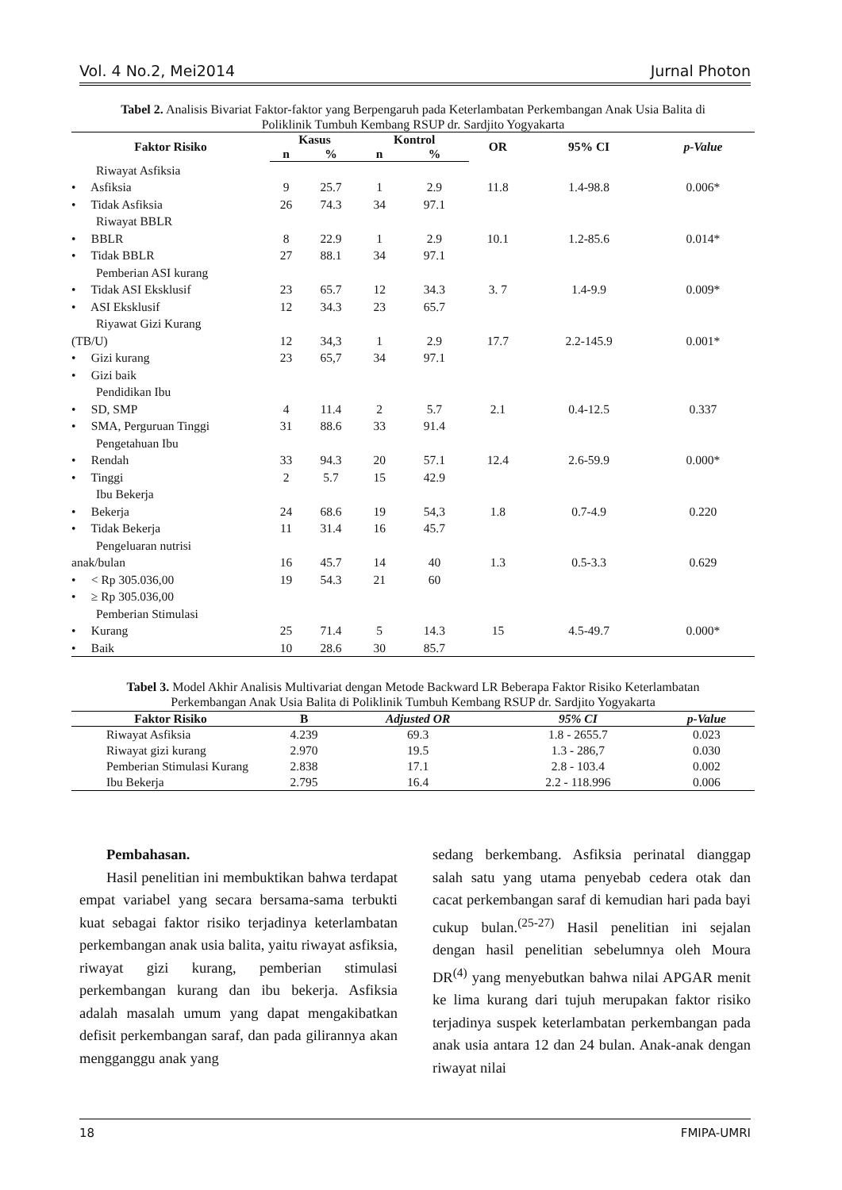Vol. 4 No.2, Mei2014 Jurnal Photon
Tabel 2. Analisis Bivariat Faktor-faktor yang Berpengaruh pada Keterlambatan Perkembangan Anak Usia Balita di Poliklinik Tumbuh Kembang RSUP dr. Sardjito Yogyakarta
| Faktor Risiko | Kasus | | Kontrol | | OR | 95% CI | p-Value |
| --- | --- | --- | --- | --- | --- | --- | --- |
| | n | % | n | % | | | |
| Riwayat Asfiksia | | | | | | | |
| • Asfiksia | 9 | 25.7 | 1 | 2.9 | 11.8 | 1.4-98.8 | 0.006* |
| • Tidak Asfiksia | 26 | 74.3 | 34 | 97.1 | | | |
| Riwayat BBLR | | | | | | | |
| • BBLR | 8 | 22.9 | 1 | 2.9 | 10.1 | 1.2-85.6 | 0.014* |
| • Tidak BBLR | 27 | 88.1 | 34 | 97.1 | | | |
| Pemberian ASI kurang | | | | | | | |
| • Tidak ASI Eksklusif | 23 | 65.7 | 12 | 34.3 | 3. 7 | 1.4-9.9 | 0.009* |
| • ASI Eksklusif | 12 | 34.3 | 23 | 65.7 | | | |
| Riyawat Gizi Kurang | | | | | | | |
| (TB/U) | 12 | 34,3 | 1 | 2.9 | 17.7 | 2.2-145.9 | 0.001* |
| • Gizi kurang | 23 | 65,7 | 34 | 97.1 | | | |
| • Gizi baik | | | | | | | |
| Pendidikan Ibu | | | | | | | |
| • SD, SMP | 4 | 11.4 | 2 | 5.7 | 2.1 | 0.4-12.5 | 0.337 |
| • SMA, Perguruan Tinggi | 31 | 88.6 | 33 | 91.4 | | | |
| Pengetahuan Ibu | | | | | | | |
| • Rendah | 33 | 94.3 | 20 | 57.1 | 12.4 | 2.6-59.9 | 0.000* |
| • Tinggi | 2 | 5.7 | 15 | 42.9 | | | |
| Ibu Bekerja | | | | | | | |
| • Bekerja | 24 | 68.6 | 19 | 54,3 | 1.8 | 0.7-4.9 | 0.220 |
| • Tidak Bekerja | 11 | 31.4 | 16 | 45.7 | | | |
| Pengeluaran nutrisi | | | | | | | |
| anak/bulan | 16 | 45.7 | 14 | 40 | 1.3 | 0.5-3.3 | 0.629 |
| • < Rp 305.036,00 | 19 | 54.3 | 21 | 60 | | | |
| • ≥ Rp 305.036,00 | | | | | | | |
| Pemberian Stimulasi | | | | | | | |
| • Kurang | 25 | 71.4 | 5 | 14.3 | 15 | 4.5-49.7 | 0.000* |
| • Baik | 10 | 28.6 | 30 | 85.7 | | | |
Tabel 3. Model Akhir Analisis Multivariat dengan Metode Backward LR Beberapa Faktor Risiko Keterlambatan Perkembangan Anak Usia Balita di Poliklinik Tumbuh Kembang RSUP dr. Sardjito Yogyakarta
| Faktor Risiko | B | Adjusted OR | 95% CI | p-Value |
| --- | --- | --- | --- | --- |
| Riwayat Asfiksia | 4.239 | 69.3 | 1.8 - 2655.7 | 0.023 |
| Riwayat gizi kurang | 2.970 | 19.5 | 1.3 - 286,7 | 0.030 |
| Pemberian Stimulasi Kurang | 2.838 | 17.1 | 2.8 - 103.4 | 0.002 |
| Ibu Bekerja | 2.795 | 16.4 | 2.2 - 118.996 | 0.006 |
Pembahasan.
Hasil penelitian ini membuktikan bahwa terdapat empat variabel yang secara bersama-sama terbukti kuat sebagai faktor risiko terjadinya keterlambatan perkembangan anak usia balita, yaitu riwayat asfiksia, riwayat gizi kurang, pemberian stimulasi perkembangan kurang dan ibu bekerja. Asfiksia adalah masalah umum yang dapat mengakibatkan defisit perkembangan saraf, dan pada gilirannya akan mengganggu anak yang
sedang berkembang. Asfiksia perinatal dianggap salah satu yang utama penyebab cedera otak dan cacat perkembangan saraf di kemudian hari pada bayi cukup bulan.<sup>(25-27)</sup> Hasil penelitian ini sejalan dengan hasil penelitian sebelumnya oleh Moura DR<sup>(4)</sup> yang menyebutkan bahwa nilai APGAR menit ke lima kurang dari tujuh merupakan faktor risiko terjadinya suspek keterlambatan perkembangan pada anak usia antara 12 dan 24 bulan. Anak-anak dengan riwayat nilai
18 FMIPA-UMRI